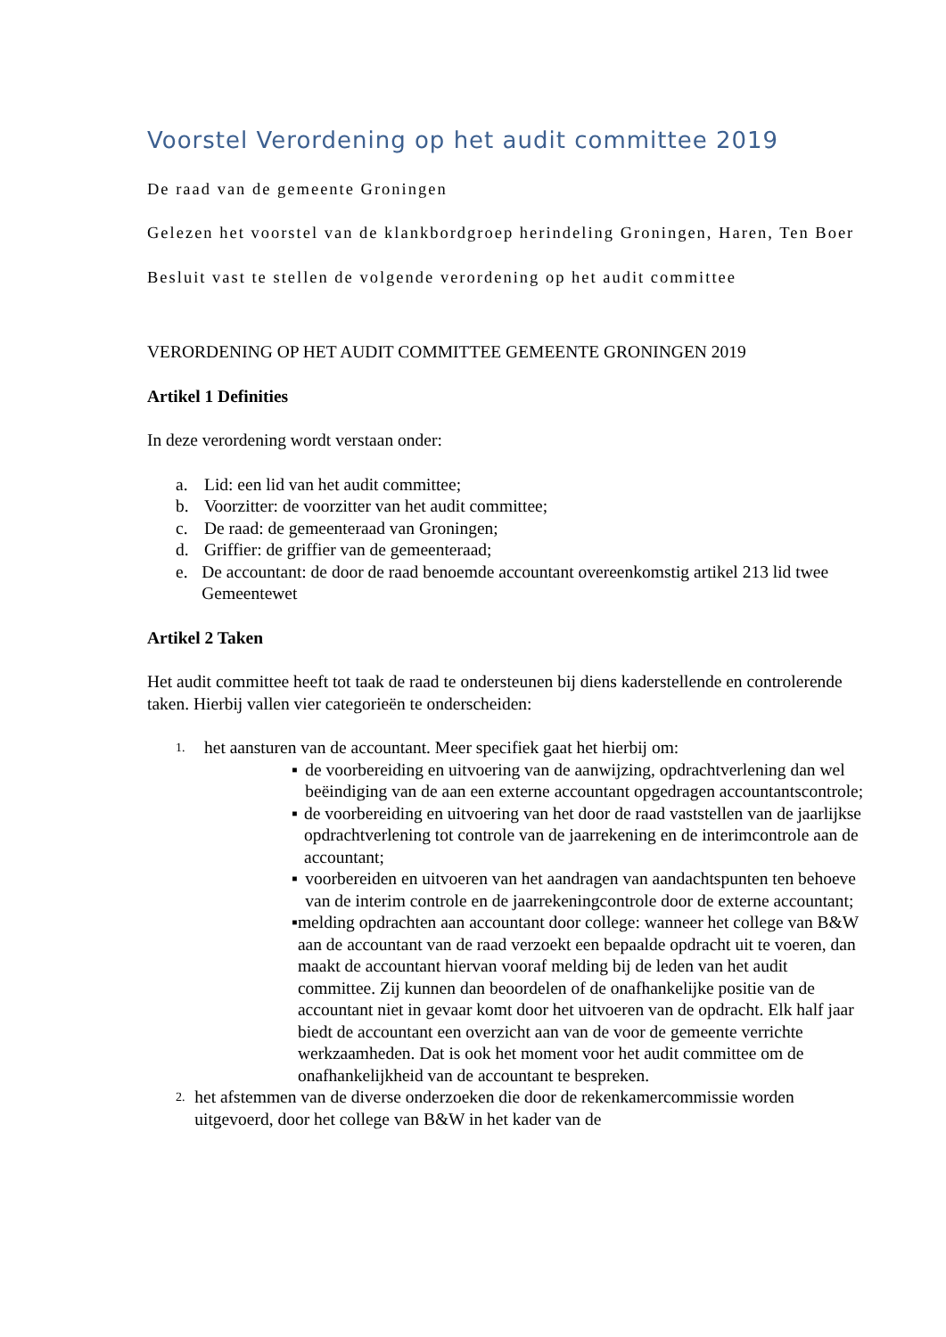Voorstel Verordening op het audit committee 2019
De raad van de gemeente Groningen
Gelezen het voorstel van de klankbordgroep herindeling Groningen, Haren, Ten Boer
Besluit vast te stellen de volgende verordening op het audit committee
VERORDENING OP HET AUDIT COMMITTEE GEMEENTE GRONINGEN 2019
Artikel 1 Definities
In deze verordening wordt verstaan onder:
a. Lid: een lid van het audit committee;
b. Voorzitter: de voorzitter van het audit committee;
c. De raad: de gemeenteraad van Groningen;
d. Griffier: de griffier van de gemeenteraad;
e. De accountant: de door de raad benoemde accountant overeenkomstig artikel 213 lid twee Gemeentewet
Artikel 2 Taken
Het audit committee heeft tot taak de raad te ondersteunen bij diens kaderstellende en controlerende taken. Hierbij vallen vier categorieën te onderscheiden:
1. het aansturen van de accountant. Meer specifiek gaat het hierbij om:
▪ de voorbereiding en uitvoering van de aanwijzing, opdrachtverlening dan wel beëindiging van de aan een externe accountant opgedragen accountantscontrole;
▪ de voorbereiding en uitvoering van het door de raad vaststellen van de jaarlijkse opdrachtverlening tot controle van de jaarrekening en de interimcontrole aan de accountant;
▪ voorbereiden en uitvoeren van het aandragen van aandachtspunten ten behoeve van de interim controle en de jaarrekeningcontrole door de externe accountant;
▪ melding opdrachten aan accountant door college: wanneer het college van B&W aan de accountant van de raad verzoekt een bepaalde opdracht uit te voeren, dan maakt de accountant hiervan vooraf melding bij de leden van het audit committee. Zij kunnen dan beoordelen of de onafhankelijke positie van de accountant niet in gevaar komt door het uitvoeren van de opdracht. Elk half jaar biedt de accountant een overzicht aan van de voor de gemeente verrichte werkzaamheden. Dat is ook het moment voor het audit committee om de onafhankelijkheid van de accountant te bespreken.
2. het afstemmen van de diverse onderzoeken die door de rekenkamercommissie worden uitgevoerd, door het college van B&W in het kader van de